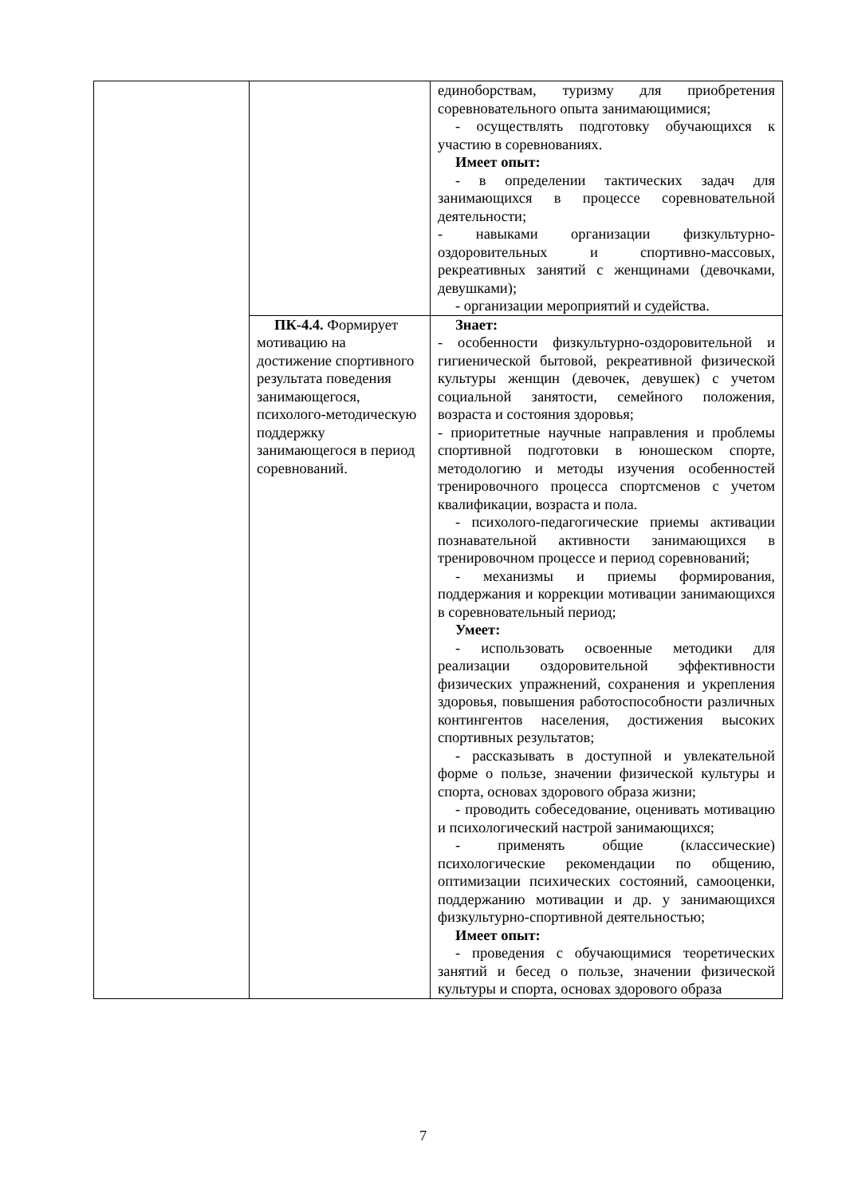| | | единоборствам, туризму для приобретения соревновательного опыта занимающимися; - осуществлять подготовку обучающихся к участию в соревнованиях. Имеет опыт: - в определении тактических задач для занимающихся в процессе соревновательной деятельности; - навыками организации физкультурно-оздоровительных и спортивно-массовых, рекреативных занятий с женщинами (девочками, девушками); - организации мероприятий и судейства. |
| | ПК-4.4. Формирует мотивацию на достижение спортивного результата поведения занимающегося, психолого-методическую поддержку занимающегося в период соревнований. | Знает: - особенности физкультурно-оздоровительной и гигиенической бытовой, рекреативной физической культуры женщин (девочек, девушек) с учетом социальной занятости, семейного положения, возраста и состояния здоровья; - приоритетные научные направления и проблемы спортивной подготовки в юношеском спорте, методологию и методы изучения особенностей тренировочного процесса спортсменов с учетом квалификации, возраста и пола. - психолого-педагогические приемы активации познавательной активности занимающихся в тренировочном процессе и период соревнований; - механизмы и приемы формирования, поддержания и коррекции мотивации занимающихся в соревновательный период; Умеет: - использовать освоенные методики для реализации оздоровительной эффективности физических упражнений, сохранения и укрепления здоровья, повышения работоспособности различных контингентов населения, достижения высоких спортивных результатов; - рассказывать в доступной и увлекательной форме о пользе, значении физической культуры и спорта, основах здорового образа жизни; - проводить собеседование, оценивать мотивацию и психологический настрой занимающихся; - применять общие (классические) психологические рекомендации по общению, оптимизации психических состояний, самооценки, поддержанию мотивации и др. у занимающихся физкультурно-спортивной деятельностью; Имеет опыт: - проведения с обучающимися теоретических занятий и бесед о пользе, значении физической культуры и спорта, основах здорового образа |
7